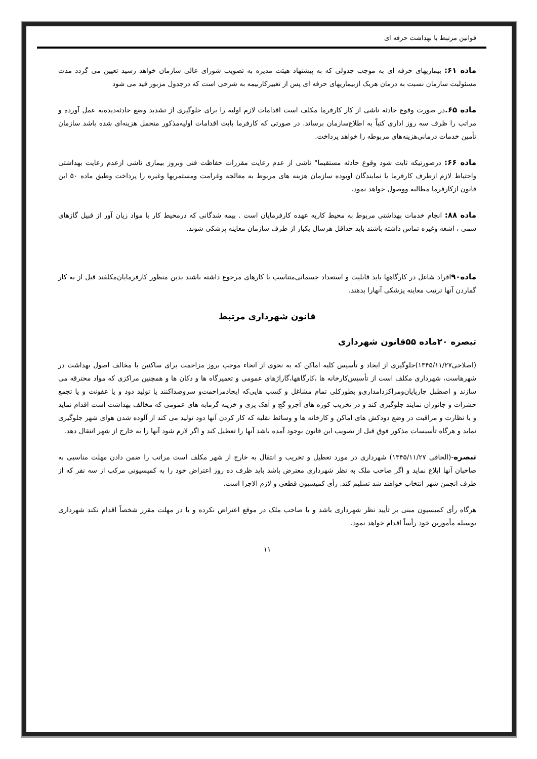قوانین مرتبط با بهداشت حرفه ای
ماده ۶۱: بیماریهای حرفه ای به موجب جدولی که به پیشنهاد هیئت مدیره به تصویب شورای عالی سازمان خواهد رسید تعیین می گردد مدت مسئولیت سازمان نسبت به درمان هریک ازبیماریهای حرفه ای پس از تغییرکاربیمه به شرحی است که درجدول مزبور قید می شود
ماده ۶۵. در صورت وقوع حادثه ناشی از کار کارفرما مکلف است اقدامات لازم اولیه را برای جلوگیری از تشدید وضع حادثه‌دیده‌به عمل آورده و مراتب را ظرف سه روز اداری کتباً به اطلاع‌سازمان برساند. در صورتی که کارفرما بابت اقدامات اولیه‌مذکور متحمل هزینه‌ای شده باشد سازمان تأمین خدمات درمانی‌هزینه‌های مربوطه را خواهد پرداخت.
ماده ۶۶: درصورتیکه ثابت شود وقوع حادثه مستقیما" ناشی از عدم رعایت مقررات حفاظت فنی وبروز بیماری ناشی ازعدم رعایت بهداشتی واحتیاط لازم ازطرف کارفرما یا نمایندگان اوبوده سازمان هزینه های مربوط به معالجه وغرامت ومستمریها وغیره را پرداخت وطبق ماده ۵۰ این قانون ازکارفرما مطالبه ووصول خواهد نمود.
ماده ۸۸: انجام خدمات بهداشتی مربوط به محیط کاربه عهده کارفرمایان است . بیمه شدگانی که درمحیط کار با مواد زیان آور از قبیل گازهای سمی ، اشعه وغیره تماس داشته باشند باید حداقل هرسال یکبار از طرف سازمان معاینه پزشکی شوند.
ماده۹۰افراد شاغل در کارگاهها باید قابلیت و استعداد جسمانی‌متناسب با کارهای مرجوع داشته باشند بدین منظور کارفرمایان‌مکلفند قبل از به کار گماردن آنها ترتیب معاینه پزشکی آنهارا بدهند.
قانون شهرداری مرتبط
تبصره ۲۰ماده ۵۵قانون شهرداری
(اصلاحی۱۳۴۵/۱۱/۲۷)جلوگیری از ایجاد و تأسیس کلیه اماکن که به نحوی از انحاء موجب بروز مزاحمت برای ساکنین یا مخالف اصول بهداشت در شهرهاست، شهرداری مکلف است از تأسیس‌کارخانه ها ،کارگاهها،گاراژهای عمومی و تعمیرگاه ها و دکان ها و همچنین مراکزی که مواد محترقه می سازند و اصطبل چارپایان‌ومراکزدامداری‌و بطورکلی تمام مشاغل و کسب هایی‌که ایجادمزاحمت‌و سروصداکنند یا تولید دود و یا عفونت و یا تجمع حشرات و جانوران نمایند جلوگیری کند و در تخریب کوره های آجرو گچ و آهک پزی و خزینه گرمابه های عمومی که مخالف بهداشت است اقدام نماید و با نظارت و مراقبت در وضع دودکش های اماکن و کارخانه ها و وسائط نقلیه که کار کردن آنها دود تولید می کند از آلوده شدن هوای شهر جلوگیری نماید و هرگاه تأسیسات مذکور فوق قبل از تصویب این قانون بوجود آمده باشد آنها را تعطیل کند و اگر لازم شود آنها را به خارج از شهر انتقال دهد.
تبصره-(الحاقی ۱۳۴۵/۱۱/۲۷) شهرداری در مورد تعطیل و تخریب و انتقال به خارج از شهر مکلف است مراتب را ضمن دادن مهلت مناسبی به صاحبان آنها ابلاغ نماید و اگر صاحب ملک به نظر شهرداری معترض باشد باید ظرف ده روز اعتراض خود را به کمیسیونی مرکب از سه نفر که از طرف انجمن شهر انتخاب خواهند شد تسلیم کند. رأی کمیسیون قطعی و لازم الاجرا است.
هرگاه رأی کمیسیون مبنی بر تأیید نظر شهرداری باشد و یا صاحب ملک در موقع اعتراض نکرده و یا در مهلت مقرر شخصاً اقدام نکند شهرداری بوسیله مأمورین خود رأساً اقدام خواهد نمود.
۱۱